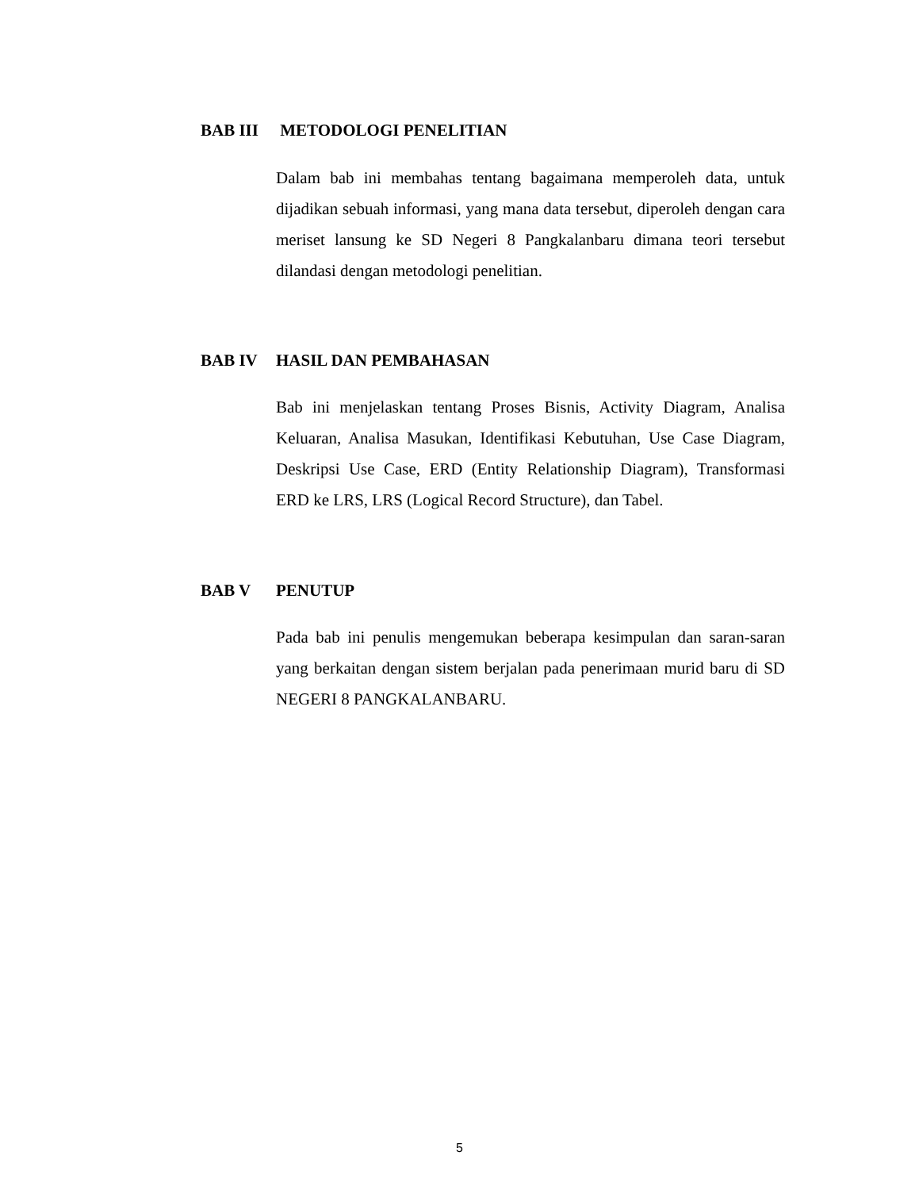BAB III METODOLOGI PENELITIAN
Dalam bab ini membahas tentang bagaimana memperoleh data, untuk dijadikan sebuah informasi, yang mana data tersebut, diperoleh dengan cara meriset lansung ke SD Negeri 8 Pangkalanbaru dimana teori tersebut dilandasi dengan metodologi penelitian.
BAB IV HASIL DAN PEMBAHASAN
Bab ini menjelaskan tentang Proses Bisnis, Activity Diagram, Analisa Keluaran, Analisa Masukan, Identifikasi Kebutuhan, Use Case Diagram, Deskripsi Use Case, ERD (Entity Relationship Diagram), Transformasi ERD ke LRS, LRS (Logical Record Structure), dan Tabel.
BAB V PENUTUP
Pada bab ini penulis mengemukan beberapa kesimpulan dan saran-saran yang berkaitan dengan sistem berjalan pada penerimaan murid baru di SD NEGERI 8 PANGKALANBARU.
5